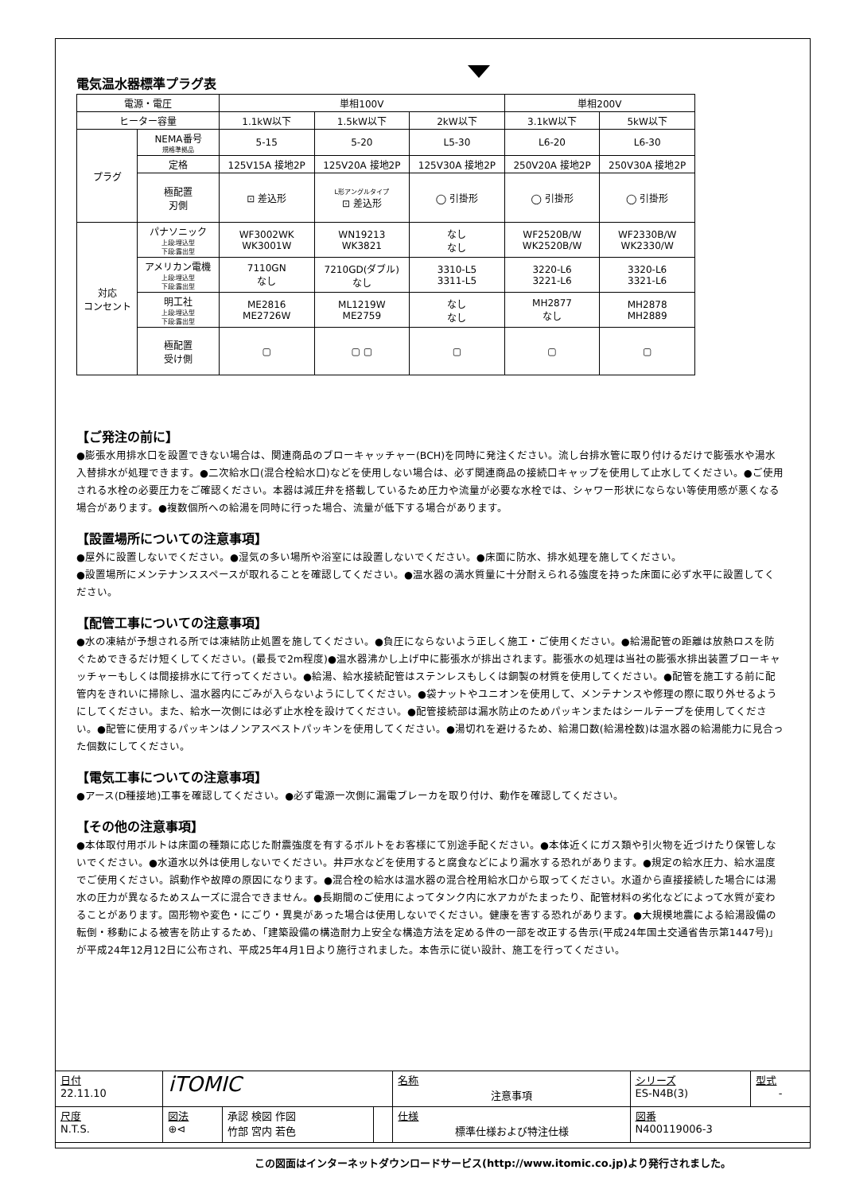電気温水器標準プラグ表
| 電源・電圧 | | 単相100V | | | 単相200V | |
| --- | --- | --- | --- | --- | --- | --- |
| ヒーター容量 | | 1.1kW以下 | 1.5kW以下 | 2kW以下 | 3.1kW以下 | 5kW以下 |
| プラグ | NEMA番号 規格準拠品 | 5-15 | 5-20 | L5-30 | L6-20 | L6-30 |
| | 定格 | 125V15A 接地2P | 125V20A 接地2P | 125V30A 接地2P | 250V20A 接地2P | 250V30A 接地2P |
| | 極配置 刃側 | ⊡ 差込形 | L形アングルタイプ ⊡ 差込形 | ◯ 引掛形 | ◯ 引掛形 | ◯ 引掛形 |
| 対応 コンセント | パナソニック 上段:埋込型 下段:露出型 | WF3002WK WK3001W | WN19213 WK3821 | なし なし | WF2520B/W WK2520B/W | WF2330B/W WK2330/W |
| | アメリカン電機 上段:埋込型 下段:露出型 | 7110GN なし | 7210GD(ダブル) なし | 3310-L5 3311-L5 | 3220-L6 3221-L6 | 3320-L6 3321-L6 |
| | 明工社 上段:埋込型 下段:露出型 | ME2816 ME2726W | ML1219W ME2759 | なし なし | MH2877 なし | MH2878 MH2889 |
| | 極配置 受け側 | ▢ | ▢ ▢ | ▢ | ▢ | ▢ |
【ご発注の前に】
●膨張水用排水口を設置できない場合は、関連商品のブローキャッチャー(BCH)を同時に発注ください。流し台排水管に取り付けるだけで膨張水や湯水入替排水が処理できます。●二次給水口(混合栓給水口)などを使用しない場合は、必ず関連商品の接続口キャップを使用して止水してください。●ご使用される水栓の必要圧力をご確認ください。本器は減圧弁を搭載しているため圧力や流量が必要な水栓では、シャワー形状にならない等使用感が悪くなる場合があります。●複数個所への給湯を同時に行った場合、流量が低下する場合があります。
【設置場所についての注意事項】
●屋外に設置しないでください。●湿気の多い場所や浴室には設置しないでください。●床面に防水、排水処理を施してください。
●設置場所にメンテナンススペースが取れることを確認してください。●温水器の満水質量に十分耐えられる強度を持った床面に必ず水平に設置してください。
【配管工事についての注意事項】
●水の凍結が予想される所では凍結防止処置を施してください。●負圧にならないよう正しく施工・ご使用ください。●給湯配管の距離は放熱ロスを防ぐためできるだけ短くしてください。(最長で2m程度)●温水器沸かし上げ中に膨張水が排出されます。膨張水の処理は当社の膨張水排出装置ブローキャッチャーもしくは間接排水にて行ってください。●給湯、給水接続配管はステンレスもしくは銅製の材質を使用してください。●配管を施工する前に配管内をきれいに掃除し、温水器内にごみが入らないようにしてください。●袋ナットやユニオンを使用して、メンテナンスや修理の際に取り外せるようにしてください。また、給水一次側には必ず止水栓を設けてください。●配管接続部は漏水防止のためパッキンまたはシールテープを使用してください。●配管に使用するパッキンはノンアスベストパッキンを使用してください。●湯切れを避けるため、給湯口数(給湯栓数)は温水器の給湯能力に見合った個数にしてください。
【電気工事についての注意事項】
●アース(D種接地)工事を確認してください。●必ず電源一次側に漏電ブレーカを取り付け、動作を確認してください。
【その他の注意事項】
●本体取付用ボルトは床面の種類に応じた耐震強度を有するボルトをお客様にて別途手配ください。●本体近くにガス類や引火物を近づけたり保管しないでください。●水道水以外は使用しないでください。井戸水などを使用すると腐食などにより漏水する恐れがあります。●規定の給水圧力、給水温度でご使用ください。誤動作や故障の原因になります。●混合栓の給水は温水器の混合栓用給水口から取ってください。水道から直接接続した場合には湯水の圧力が異なるためスムーズに混合できません。●長期間のご使用によってタンク内に水アカがたまったり、配管材料の劣化などによって水質が変わることがあります。固形物や変色・にごり・異臭があった場合は使用しないでください。健康を害する恐れがあります。●大規模地震による給湯設備の転倒・移動による被害を防止するため、「建築設備の構造耐力上安全な構造方法を定める件の一部を改正する告示(平成24年国土交通省告示第1447号)」が平成24年12月12日に公布され、平成25年4月1日より施行されました。本告示に従い設計、施工を行ってください。
| 日付 22.11.10 | iTOMIC | | | 名称 注意事項 | シリーズ ES-N4B(3) | 型式 - |
| 尺度 N.T.S. | 図法 ⊕⊲ | 承認 検図 作図 竹部 宮内 若色 | | 仕様 標準仕様および特注仕様 | 図番 N400119006-3 | |
この図面はインターネットダウンロードサービス(http://www.itomic.co.jp)より発行されました。